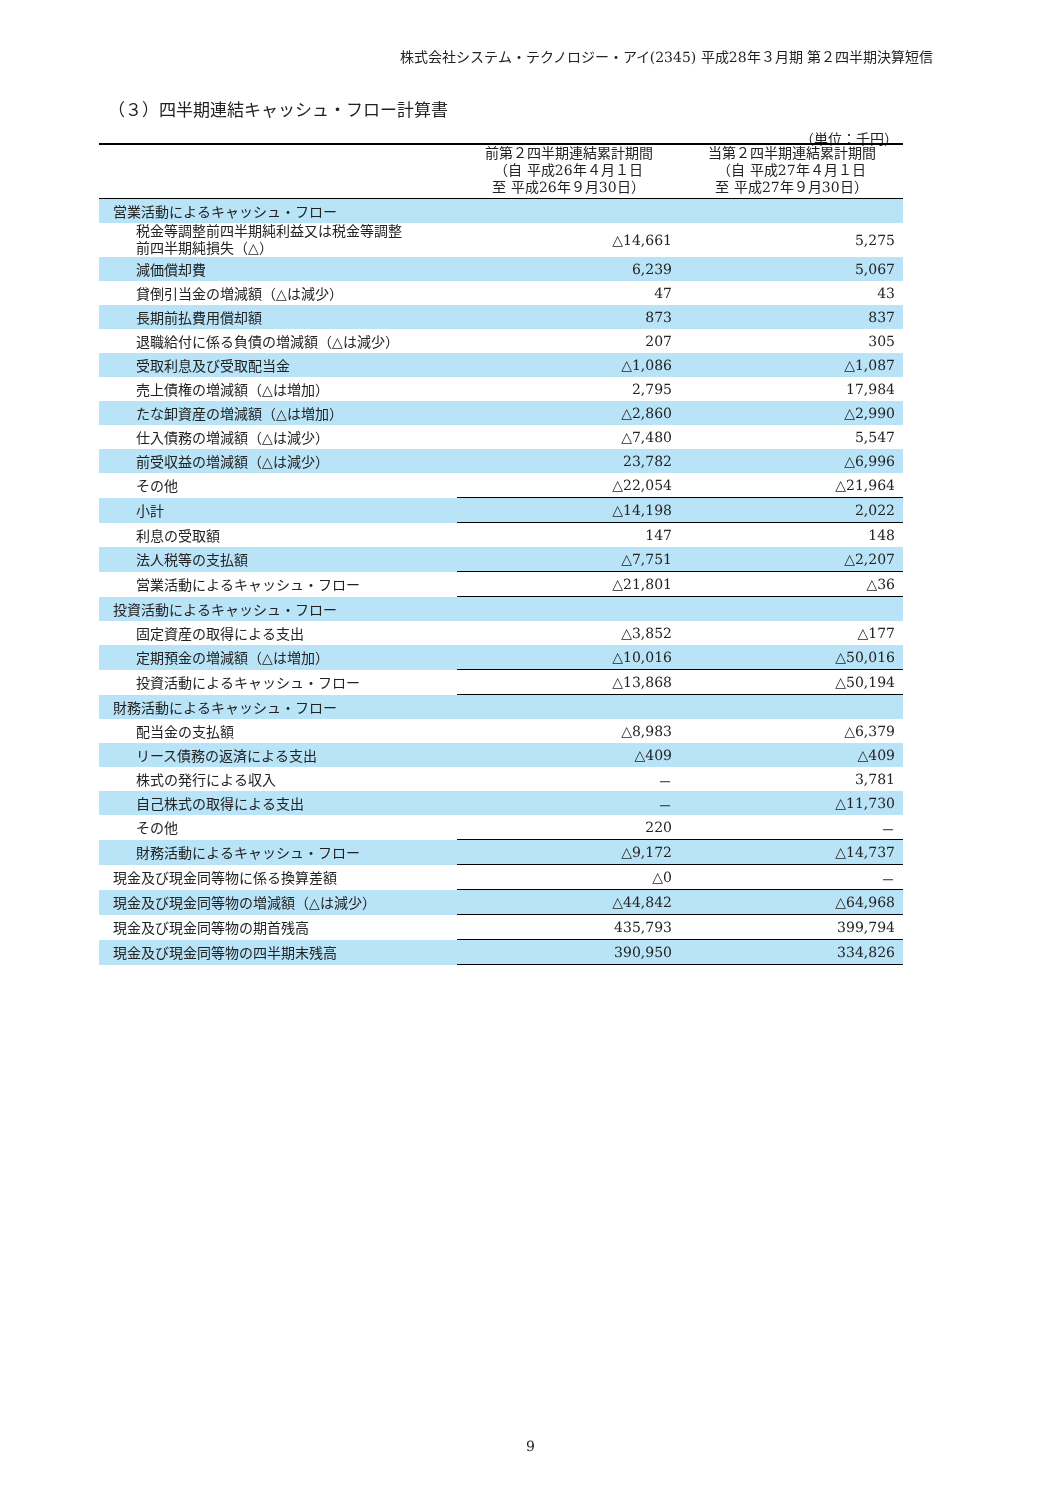株式会社システム・テクノロジー・アイ(2345) 平成28年３月期 第２四半期決算短信
（３）四半期連結キャッシュ・フロー計算書
（単位：千円）
| | 前第２四半期連結累計期間 （自 平成26年４月１日 至 平成26年９月30日） | 当第２四半期連結累計期間 （自 平成27年４月１日 至 平成27年９月30日） |
| --- | --- | --- |
| 営業活動によるキャッシュ・フロー | | |
| 税金等調整前四半期純利益又は税金等調整 前四半期純損失（△） | △14,661 | 5,275 |
| 減価償却費 | 6,239 | 5,067 |
| 貸倒引当金の増減額（△は減少） | 47 | 43 |
| 長期前払費用償却額 | 873 | 837 |
| 退職給付に係る負債の増減額（△は減少） | 207 | 305 |
| 受取利息及び受取配当金 | △1,086 | △1,087 |
| 売上債権の増減額（△は増加） | 2,795 | 17,984 |
| たな卸資産の増減額（△は増加） | △2,860 | △2,990 |
| 仕入債務の増減額（△は減少） | △7,480 | 5,547 |
| 前受収益の増減額（△は減少） | 23,782 | △6,996 |
| その他 | △22,054 | △21,964 |
| 小計 | △14,198 | 2,022 |
| 利息の受取額 | 147 | 148 |
| 法人税等の支払額 | △7,751 | △2,207 |
| 営業活動によるキャッシュ・フロー | △21,801 | △36 |
| 投資活動によるキャッシュ・フロー | | |
| 固定資産の取得による支出 | △3,852 | △177 |
| 定期預金の増減額（△は増加） | △10,016 | △50,016 |
| 投資活動によるキャッシュ・フロー | △13,868 | △50,194 |
| 財務活動によるキャッシュ・フロー | | |
| 配当金の支払額 | △8,983 | △6,379 |
| リース債務の返済による支出 | △409 | △409 |
| 株式の発行による収入 | － | 3,781 |
| 自己株式の取得による支出 | － | △11,730 |
| その他 | 220 | － |
| 財務活動によるキャッシュ・フロー | △9,172 | △14,737 |
| 現金及び現金同等物に係る換算差額 | △0 | － |
| 現金及び現金同等物の増減額（△は減少） | △44,842 | △64,968 |
| 現金及び現金同等物の期首残高 | 435,793 | 399,794 |
| 現金及び現金同等物の四半期末残高 | 390,950 | 334,826 |
9